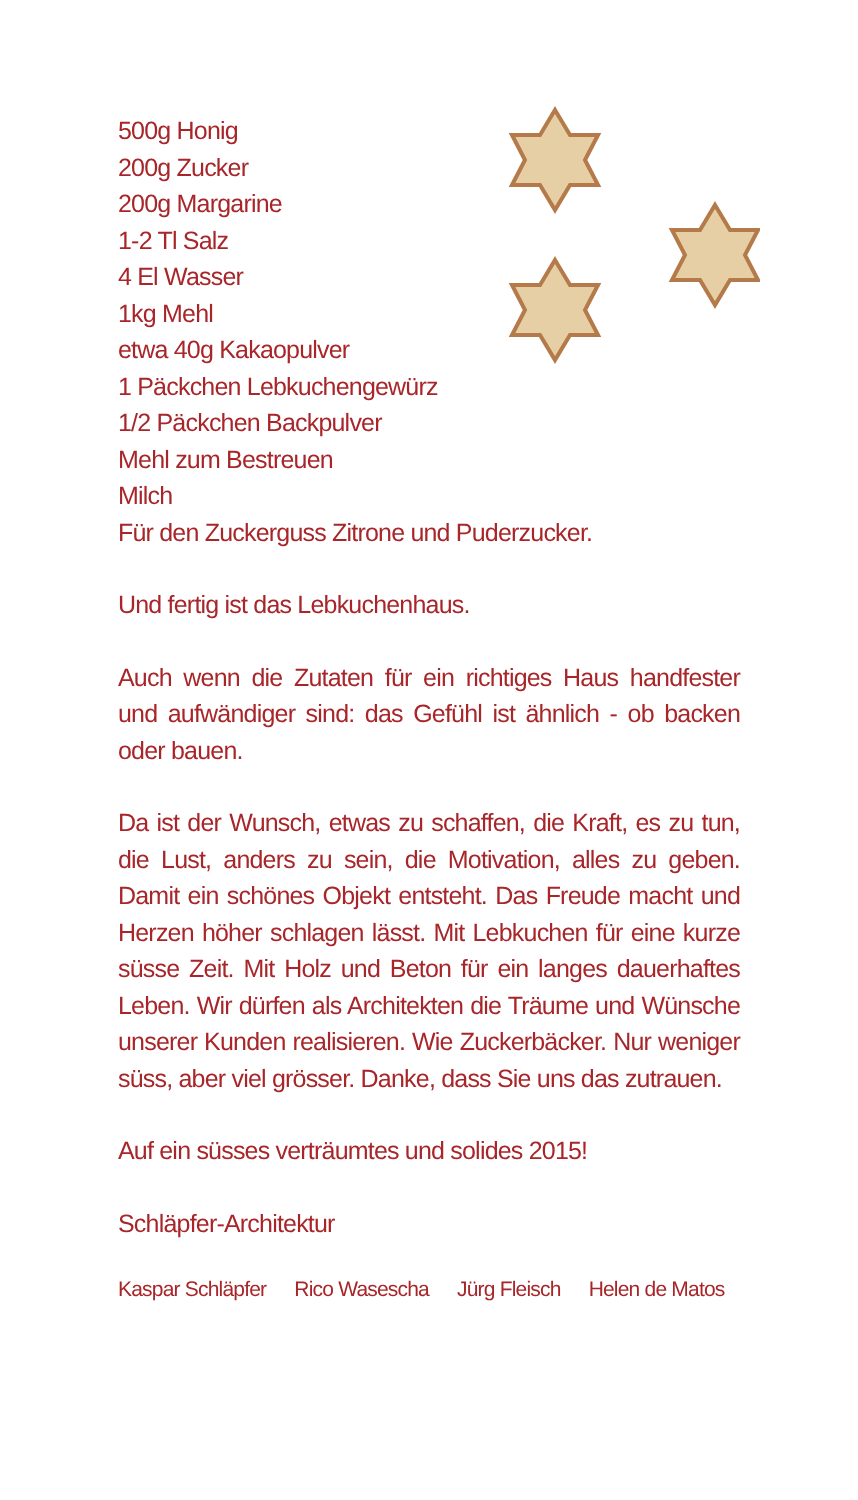500g Honig
200g Zucker
200g Margarine
1-2 Tl Salz
4 El Wasser
1kg Mehl
etwa 40g Kakaopulver
1 Päckchen Lebkuchengewürz
1/2 Päckchen Backpulver
Mehl zum Bestreuen
Milch
Für den Zuckerguss Zitrone und Puderzucker.
Und fertig ist das Lebkuchenhaus.
Auch wenn die Zutaten für ein richtiges Haus handfester und aufwändiger sind: das Gefühl ist ähnlich - ob backen oder bauen.
Da ist der Wunsch, etwas zu schaffen, die Kraft, es zu tun, die Lust, anders zu sein, die Motivation, alles zu geben. Damit ein schönes Objekt entsteht. Das Freude macht und Herzen höher schlagen lässt. Mit Lebkuchen für eine kurze süsse Zeit. Mit Holz und Beton für ein langes dauerhaftes Leben. Wir dürfen als Architekten die Träume und Wünsche unserer Kunden realisieren. Wie Zuckerbäcker. Nur weniger süss, aber viel grösser. Danke, dass Sie uns das zutrauen.
Auf ein süsses verträumtes und solides 2015!
Schläpfer-Architektur
Kaspar Schläpfer Rico Wasescha Jürg Fleisch Helen de Matos